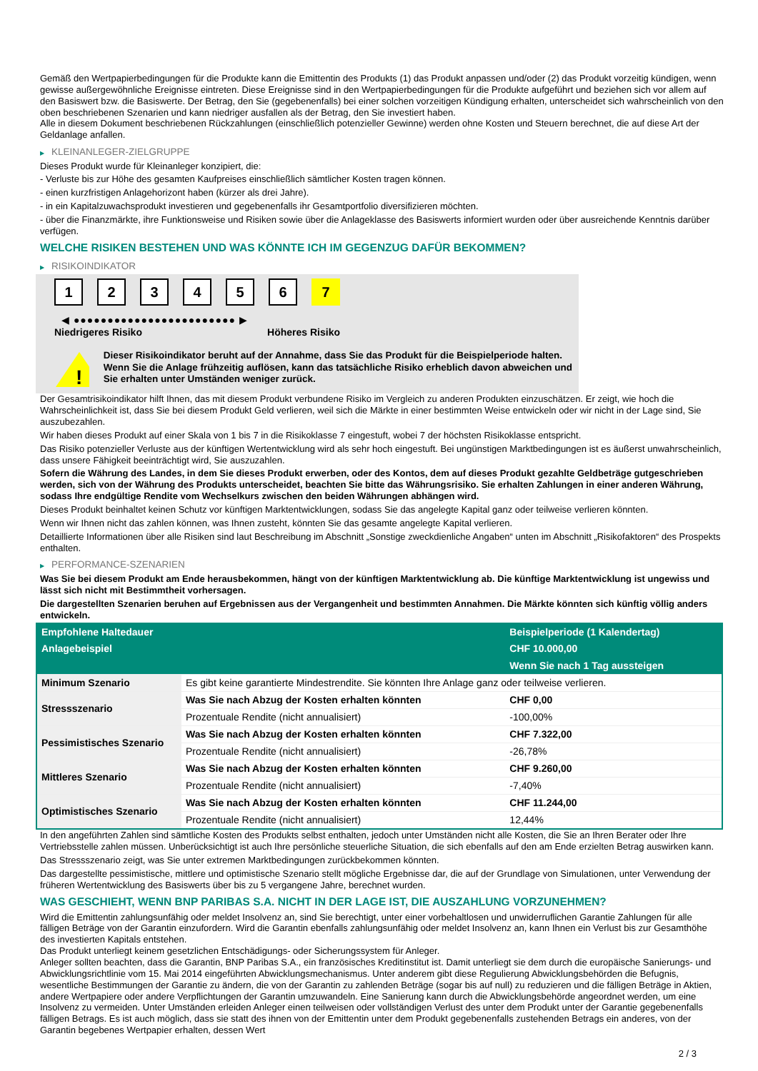Gemäß den Wertpapierbedingungen für die Produkte kann die Emittentin des Produkts (1) das Produkt anpassen und/oder (2) das Produkt vorzeitig kündigen, wenn gewisse außergewöhnliche Ereignisse eintreten. Diese Ereignisse sind in den Wertpapierbedingungen für die Produkte aufgeführt und beziehen sich vor allem auf den Basiswert bzw. die Basiswerte. Der Betrag, den Sie (gegebenenfalls) bei einer solchen vorzeitigen Kündigung erhalten, unterscheidet sich wahrscheinlich von den oben beschriebenen Szenarien und kann niedriger ausfallen als der Betrag, den Sie investiert haben.
Alle in diesem Dokument beschriebenen Rückzahlungen (einschließlich potenzieller Gewinne) werden ohne Kosten und Steuern berechnet, die auf diese Art der Geldanlage anfallen.
▶ KLEINANLEGER-ZIELGRUPPE
Dieses Produkt wurde für Kleinanleger konzipiert, die:
- Verluste bis zur Höhe des gesamten Kaufpreises einschließlich sämtlicher Kosten tragen können.
- einen kurzfristigen Anlagehorizont haben (kürzer als drei Jahre).
- in ein Kapitalzuwachsprodukt investieren und gegebenenfalls ihr Gesamtportfolio diversifizieren möchten.
- über die Finanzmärkte, ihre Funktionsweise und Risiken sowie über die Anlageklasse des Basiswerts informiert wurden oder über ausreichende Kenntnis darüber verfügen.
WELCHE RISIKEN BESTEHEN UND WAS KÖNNTE ICH IM GEGENZUG DAFÜR BEKOMMEN?
▶ RISIKOINDIKATOR
1 2 3 4 5 6 7
◀ ●●●●●●●●●●●●●●●●●●●●●●●● ▶
Niedrigeres Risiko Höheres Risiko
!
Dieser Risikoindikator beruht auf der Annahme, dass Sie das Produkt für die Beispielperiode halten.
Wenn Sie die Anlage frühzeitig auflösen, kann das tatsächliche Risiko erheblich davon abweichen und Sie erhalten unter Umständen weniger zurück.
Der Gesamtrisikoindikator hilft Ihnen, das mit diesem Produkt verbundene Risiko im Vergleich zu anderen Produkten einzuschätzen. Er zeigt, wie hoch die Wahrscheinlichkeit ist, dass Sie bei diesem Produkt Geld verlieren, weil sich die Märkte in einer bestimmten Weise entwickeln oder wir nicht in der Lage sind, Sie auszubezahlen.
Wir haben dieses Produkt auf einer Skala von 1 bis 7 in die Risikoklasse 7 eingestuft, wobei 7 der höchsten Risikoklasse entspricht.
Das Risiko potenzieller Verluste aus der künftigen Wertentwicklung wird als sehr hoch eingestuft. Bei ungünstigen Marktbedingungen ist es äußerst unwahrscheinlich, dass unsere Fähigkeit beeinträchtigt wird, Sie auszuzahlen.
Sofern die Währung des Landes, in dem Sie dieses Produkt erwerben, oder des Kontos, dem auf dieses Produkt gezahlte Geldbeträge gutgeschrieben werden, sich von der Währung des Produkts unterscheidet, beachten Sie bitte das Währungsrisiko. Sie erhalten Zahlungen in einer anderen Währung, sodass Ihre endgültige Rendite vom Wechselkurs zwischen den beiden Währungen abhängen wird.
Dieses Produkt beinhaltet keinen Schutz vor künftigen Marktentwicklungen, sodass Sie das angelegte Kapital ganz oder teilweise verlieren könnten.
Wenn wir Ihnen nicht das zahlen können, was Ihnen zusteht, könnten Sie das gesamte angelegte Kapital verlieren.
Detaillierte Informationen über alle Risiken sind laut Beschreibung im Abschnitt „Sonstige zweckdienliche Angaben“ unten im Abschnitt „Risikofaktoren“ des Prospekts enthalten.
▶ PERFORMANCE-SZENARIEN
Was Sie bei diesem Produkt am Ende herausbekommen, hängt von der künftigen Marktentwicklung ab. Die künftige Marktentwicklung ist ungewiss und lässt sich nicht mit Bestimmtheit vorhersagen.
Die dargestellten Szenarien beruhen auf Ergebnissen aus der Vergangenheit und bestimmten Annahmen. Die Märkte könnten sich künftig völlig anders entwickeln.
| Empfohlene Haltedauer | | Beispielperiode (1 Kalendertag) |
| --- | --- | --- |
| Anlagebeispiel | | CHF 10.000,00 |
| | | Wenn Sie nach 1 Tag aussteigen |
| Minimum Szenario | Es gibt keine garantierte Mindestrendite. Sie könnten Ihre Anlage ganz oder teilweise verlieren. | |
| Stressszenario | Was Sie nach Abzug der Kosten erhalten könnten | CHF 0,00 |
| | Prozentuale Rendite (nicht annualisiert) | -100,00% |
| Pessimistisches Szenario | Was Sie nach Abzug der Kosten erhalten könnten | CHF 7.322,00 |
| | Prozentuale Rendite (nicht annualisiert) | -26,78% |
| Mittleres Szenario | Was Sie nach Abzug der Kosten erhalten könnten | CHF 9.260,00 |
| | Prozentuale Rendite (nicht annualisiert) | -7,40% |
| Optimistisches Szenario | Was Sie nach Abzug der Kosten erhalten könnten | CHF 11.244,00 |
| | Prozentuale Rendite (nicht annualisiert) | 12,44% |
In den angeführten Zahlen sind sämtliche Kosten des Produkts selbst enthalten, jedoch unter Umständen nicht alle Kosten, die Sie an Ihren Berater oder Ihre Vertriebsstelle zahlen müssen. Unberücksichtigt ist auch Ihre persönliche steuerliche Situation, die sich ebenfalls auf den am Ende erzielten Betrag auswirken kann.
Das Stressszenario zeigt, was Sie unter extremen Marktbedingungen zurückbekommen könnten.
Das dargestellte pessimistische, mittlere und optimistische Szenario stellt mögliche Ergebnisse dar, die auf der Grundlage von Simulationen, unter Verwendung der früheren Wertentwicklung des Basiswerts über bis zu 5 vergangene Jahre, berechnet wurden.
WAS GESCHIEHT, WENN BNP PARIBAS S.A. NICHT IN DER LAGE IST, DIE AUSZAHLUNG VORZUNEHMEN?
Wird die Emittentin zahlungsunfähig oder meldet Insolvenz an, sind Sie berechtigt, unter einer vorbehaltlosen und unwiderruflichen Garantie Zahlungen für alle fälligen Beträge von der Garantin einzufordern. Wird die Garantin ebenfalls zahlungsunfähig oder meldet Insolvenz an, kann Ihnen ein Verlust bis zur Gesamthöhe des investierten Kapitals entstehen.
Das Produkt unterliegt keinem gesetzlichen Entschädigungs- oder Sicherungssystem für Anleger.
Anleger sollten beachten, dass die Garantin, BNP Paribas S.A., ein französisches Kreditinstitut ist. Damit unterliegt sie dem durch die europäische Sanierungs- und Abwicklungsrichtlinie vom 15. Mai 2014 eingeführten Abwicklungsmechanismus. Unter anderem gibt diese Regulierung Abwicklungsbehörden die Befugnis, wesentliche Bestimmungen der Garantie zu ändern, die von der Garantin zu zahlenden Beträge (sogar bis auf null) zu reduzieren und die fälligen Beträge in Aktien, andere Wertpapiere oder andere Verpflichtungen der Garantin umzuwandeln. Eine Sanierung kann durch die Abwicklungsbehörde angeordnet werden, um eine Insolvenz zu vermeiden. Unter Umständen erleiden Anleger einen teilweisen oder vollständigen Verlust des unter dem Produkt unter der Garantie gegebenenfalls fälligen Betrags. Es ist auch möglich, dass sie statt des ihnen von der Emittentin unter dem Produkt gegebenenfalls zustehenden Betrags ein anderes, von der Garantin begebenes Wertpapier erhalten, dessen Wert
2 / 3